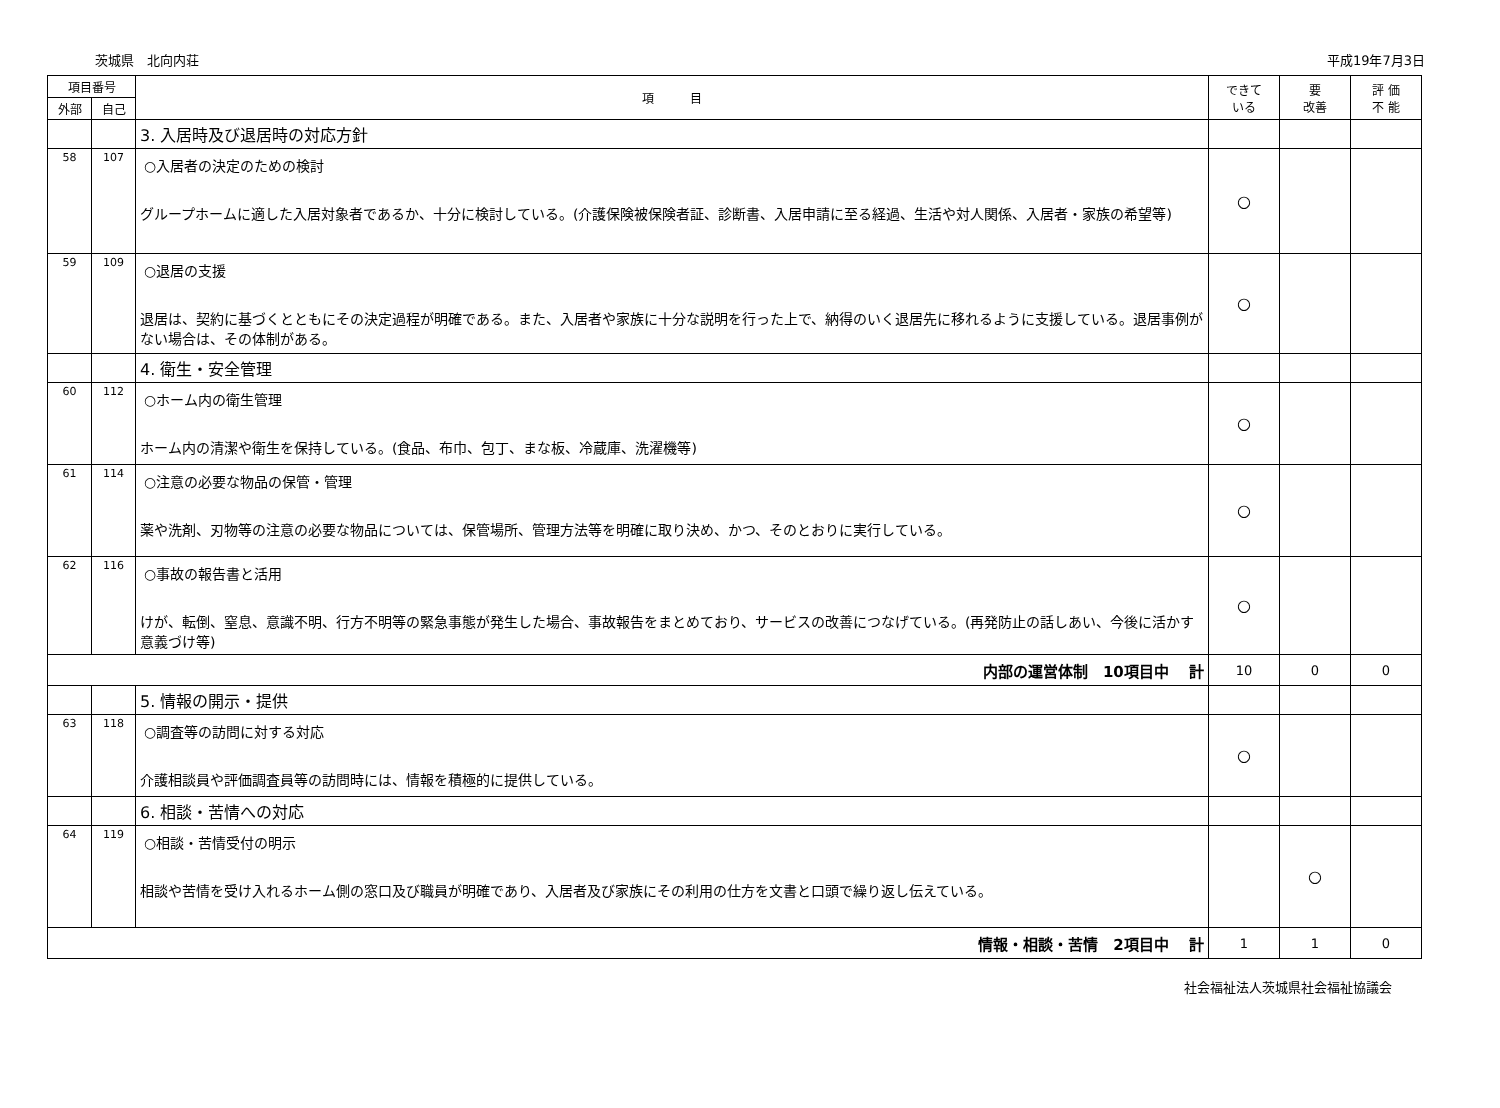茨城県　北向内荘 平成19年7月3日
| 項目番号 | | 項 目 | できて いる | 要 改善 | 評 価 不 能 |
| --- | --- | --- | --- | --- | --- |
| 外部 | 自己 | | | | |
| | | 3. 入居時及び退居時の対応方針 | | | |
| 58 | 107 | ○入居者の決定のための検討 グループホームに適した入居対象者であるか、十分に検討している。(介護保険被保険者証、診断書、入居申請に至る経過、生活や対人関係、入居者・家族の希望等) | ○ | | |
| 59 | 109 | ○退居の支援 退居は、契約に基づくとともにその決定過程が明確である。また、入居者や家族に十分な説明を行った上で、納得のいく退居先に移れるように支援している。退居事例がない場合は、その体制がある。 | ○ | | |
| | | 4. 衛生・安全管理 | | | |
| 60 | 112 | ○ホーム内の衛生管理 ホーム内の清潔や衛生を保持している。(食品、布巾、包丁、まな板、冷蔵庫、洗濯機等) | ○ | | |
| 61 | 114 | ○注意の必要な物品の保管・管理 薬や洗剤、刃物等の注意の必要な物品については、保管場所、管理方法等を明確に取り決め、かつ、そのとおりに実行している。 | ○ | | |
| 62 | 116 | ○事故の報告書と活用 けが、転倒、窒息、意識不明、行方不明等の緊急事態が発生した場合、事故報告をまとめており、サービスの改善につなげている。(再発防止の話しあい、今後に活かす意義づけ等) | ○ | | |
| 内部の運営体制 10項目中 計 | | | 10 | 0 | 0 |
| | | 5. 情報の開示・提供 | | | |
| 63 | 118 | ○調査等の訪問に対する対応 介護相談員や評価調査員等の訪問時には、情報を積極的に提供している。 | ○ | | |
| | | 6. 相談・苦情への対応 | | | |
| 64 | 119 | ○相談・苦情受付の明示 相談や苦情を受け入れるホーム側の窓口及び職員が明確であり、入居者及び家族にその利用の仕方を文書と口頭で繰り返し伝えている。 | | ○ | |
| 情報・相談・苦情 2項目中 計 | | | 1 | 1 | 0 |
社会福祉法人茨城県社会福祉協議会